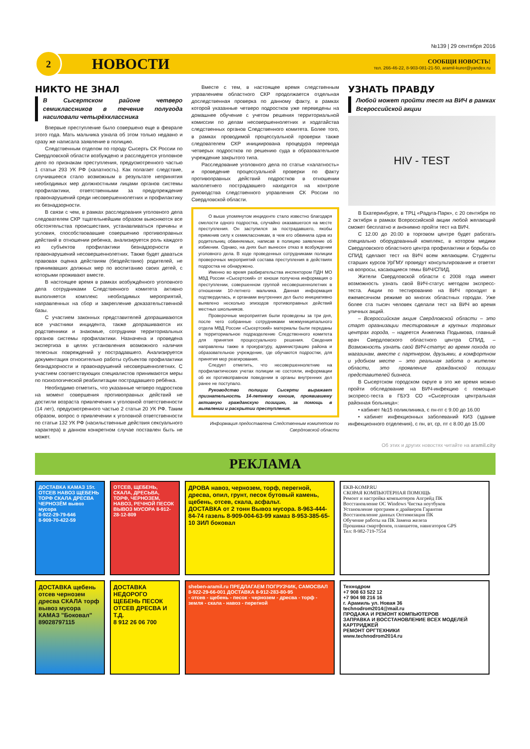№139 | 29 сентября 2016
2
НОВОСТИ
СООБЩИ НОВОСТЬ!
тел. 266-46-22, 8-903-081-21-50, aramil-kurer@yandex.ru
НИКТО НЕ ЗНАЛ
В Сысертском районе четверо семиклассников в течение полугода насиловали четырёхклассника
Впервые преступление было совершено еще в феврале этого года. Мать мальчика узнала об этом только недавно и сразу же написала заявление в полицию.
Следственным отделом по городу Сысерть СК России по Свердловской области возбуждено и расследуется уголовное дело по признакам преступления, предусмотренного частью 1 статьи 293 УК РФ (халатность). Как полагает следствие, случившееся стало возможным в результате непринятия необходимых мер должностными лицами органов системы профилактики, ответственными за предупреждение правонарушений среди несовершеннолетних и профилактику их безнадзорности.
В связи с чем, в рамках расследования уголовного дела следователем СКР тщательнейшим образом выясняются все обстоятельства происшествия, устанавливаться причины и условия, способствовавшие совершению противоправных действий в отношении ребенка, анализируется роль каждого из субъектов профилактики безнадзорности и правонарушений несовершеннолетних. Также будет даваться правовая оценка действиям (бездействию) родителей, не принимавших должных мер по воспитанию своих детей, с которыми проживают вместе.
В настоящее время в рамках возбуждённого уголовного дела сотрудниками Следственного комитета активно выполняется комплекс необходимых мероприятий, направленных на сбор и закрепление доказательственной базы.
С участием законных представителей допрашиваются все участники инцидента, также допрашиваются их родственники и знакомые, сотрудники территориальных органов системы профилактики. Назначена и проведена экспертиза в целях установления возможного наличия телесных повреждений у пострадавшего. Анализируется документация относительно работы субъектов профилактики безнадзорности и правонарушений несовершеннолетних. С участием соответствующих специалистов принимаются меры по психологической реабилитации пострадавшего ребёнка.
Необходимо отметить, что указанные четверо подростков на момент совершения противоправных действий не достигли возраста привлечения к уголовной ответственности (14 лет), предусмотренного частью 2 статьи 20 УК РФ. Таким образом, вопрос о привлечении к уголовной ответственности по статьи 132 УК РФ (насильственные действия сексуального характера) в данном конкретном случае поставлен быть не может.
Вместе с тем, в настоящее время следственным управлением областного СКР продолжается отдельная доследственная проверка по данному факту, в рамках которой указанные четверо подростков уже переведены на домашнее обучение с учетом решения территориальной комиссии по делам несовершеннолетних и ходатайства следственных органов Следственного комитета. Более того, в рамках проводимой процессуальной проверки также следователем СКР инициирована процедура перевода четверых подростков по решению суда в образовательное учреждение закрытого типа.
Расследование уголовного дела по статье «халатность» и проведение процессуальной проверки по факту противоправных действий подростков в отношении малолетнего пострадавшего находятся на контроле руководства следственного управления СК России по Свердловской области.
О выше упомянутом инциденте стало известно благодаря смелости одного подростка, случайно оказавшегося на месте преступления. Он заступился за пострадавшего, якобы применив силу к семиклассникам, в чем его обвинила одна из родительниц обвиняемых, написав в полицию заявление об избиении. Однако, на днях был вынесен отказ в возбуждении уголовного дела. В ходе проведенных сотрудниками полиции проверочных мероприятий состава преступления в действиях подростка не обнаружено.
Именно во время разбирательства инспектором ПДН МО МВД России «Сысертский» от юноши получена информация о преступлении, совершенном группой несовершеннолетних в отношении 10-летнего мальчика. Данная информация подтвердилась, и органами внутренних дел было инициативно выявлено несколько эпизодов противоправных действий местных школьников.
Проверочные мероприятия были проведены за три дня, после чего собранные сотрудниками межмуниципального отдела МВД России «Сысертский» материалы были переданы в территориальное подразделение Следственного комитета для принятия процессуального решения. Сведения направлены также в прокуратуру, администрацию района и образовательное учреждение, где обучаются подростки, для принятия мер реагирования.
Следует отметить, что несовершеннолетние на профилактических учетах полиции не состояли, информации об их противоправном поведении в органы внутренних дел ранее не поступало.
Руководство полиции Сысерти выражает признательность 14-летнему юноше, проявившему активную гражданскую позицию, за помощь в выявлении и раскрытии преступления.
Информация предоставлена Следственным комитетом по Свердловской области
УЗНАТЬ ПРАВДУ
Любой может пройти тест на ВИЧ в рамках Всероссийской акции
HIV - TEST
В Екатеринбурге, в ТРЦ «Радуга-Парк», с 20 сентября по 2 октября в рамках Всероссийской акции любой желающий сможет бесплатно и анонимно пройти тест на ВИЧ.
С 12.00 до 20.00 в торговом центре будет работать специально оборудованный комплекс, в котором медики Свердловского областного центра профилактики и борьбы со СПИД сделают тест на ВИЧ всем желающим. Студенты старших курсов УрГМУ проведут консультирование и ответят на вопросы, касающиеся темы ВИЧ/СПИД.
Жители Свердловской области с 2008 года имеют возможность узнать свой ВИЧ-статус методом экспресс-теста. Акции по тестированию на ВИЧ проходят в ежемесячном режиме во многих областных городах. Уже более ста тысяч человек сделали тест на ВИЧ во время уличных акций.
– Всероссийская акция Свердловской области – это старт организации тестирования в крупных торговых центрах города, – надеется Анжелика Подымова, главный врач Свердловского областного центра СПИД, – Возможность узнать свой ВИЧ-статус во время похода по магазинам, вместе с партнером, друзьями, в комфортном и удобном месте – это реальная забота о жителях области, это проявление гражданской позиции представителей бизнеса.
В Сысертском городском округе в это же время можно пройти обследование на ВИЧ-инфекцию с помощью экспресс-теста в ГБУЗ СО «Сысертская центральная районная больница»:
• кабинет №15 поликлиника, с пн-пт с 9.00 до 16.00
• кабинет инфекционных заболеваний КИЗ (здание инфекционного отделения), с пн, вт, ср, пт с 8.00 до 15.00
Об этих и других новостях читайте на aramil.city
РЕКЛАМА
ДОСТАВКА КАМАЗ 15т.
ОТСЕВ НАВОЗ ЩЕБЕНЬ ТОРФ СКАЛА ДРЕСВА ЧЕРНОЗЁМ вывоз мусора
8-922-29-79-646
8-909-70-422-59
ОТСЕВ, ЩЕБЕНЬ, СКАЛА, ДРЕСЬВА, ТОРФ, ЧЕРНОЗЕМ, НАВОЗ, РЕЧНОЙ ПЕСОК ВЫВОЗ МУСОРА 8-912-28-12-809
ДРОВА навоз, чернозем, торф, перегной, дресва, опил, грунт, песок бутовый камень, щебень, отсев, скала, асфальт.
ДОСТАВКА от 2 тонн Вывоз мусора. 8-963-444-84-74 газель 8-909-004-63-99 камаз 8-953-385-65-10 ЗИЛ боковал
EKB-KOMP.RU
СКОРАЯ КОМПЬЮТЕРНАЯ ПОМОЩЬ
Ремонт и настройка компьютеров Апгрейд ПК
Восстановление ОС Windows Чистка ноутбуков
Установление программ и драйверов Гарантия
Восстановление данных Оптимизация ПК
Обучение работы на ПК Замена железа
Прошивка смартфонов, планшетов, навигаторов GPS
Тел: 8-982-719-7554
ДОСТАВКА щебень отсев чернозем дресва СКАЛА торф вывоз мусора КАМАЗ "Боковал" 89028797115
ДОСТАВКА
НЕДОРОГО
ЩЕБЕНЬ ПЕСОК ОТСЕВ ДРЕСВА И Т.Д.
8 912 26 06 700
sheben-aramil.ru ПРЕДЛАГАЕМ ПОГРУЗЧИК, САМОСВАЛ 8-922-29-66-001 ДОСТАВКА 8-912-283-80-95
- отсев - щебень - песок - чернозем - дресва - торф - земля - скала - навоз - перегной
Технодром
+7 908 63 522 12
+7 904 98 216 16
г. Арамиль ул. Новая 36
technodrom2014@mail.ru
ПРОДАЖА И РЕМОНТ КОМПЬЮТЕРОВ
ЗАПРАВКА И ВОССТАНОВЛЕНИЕ ВСЕХ МОДЕЛЕЙ КАРТРИДЖЕЙ
РЕМОНТ ОРГТЕХНИКИ
www.technodrom2014.ru